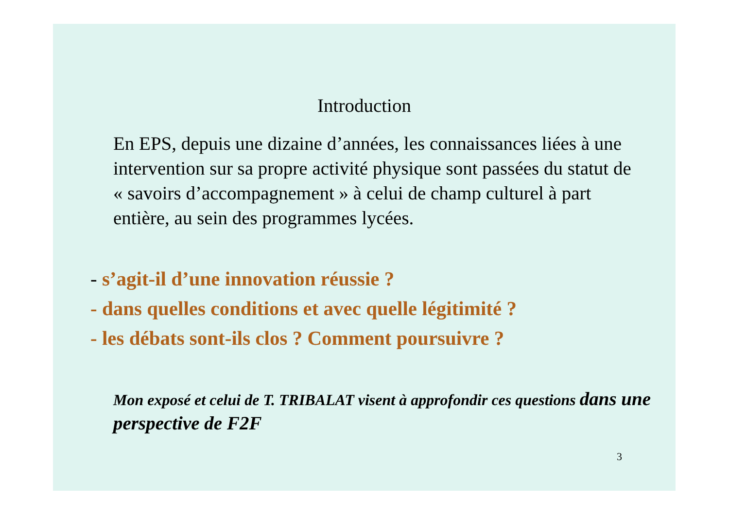Introduction
En EPS, depuis une dizaine d’années, les connaissances liées à une intervention sur sa propre activité physique sont passées du statut de « savoirs d’accompagnement » à celui de champ culturel à part entière, au sein des programmes lycées.
- s’agit-il d’une innovation réussie ?
- dans quelles conditions et avec quelle légitimité ?
- les débats sont-ils clos ? Comment poursuivre ?
Mon exposé et celui de T. TRIBALAT visent à approfondir ces questions dans une perspective de F2F
3